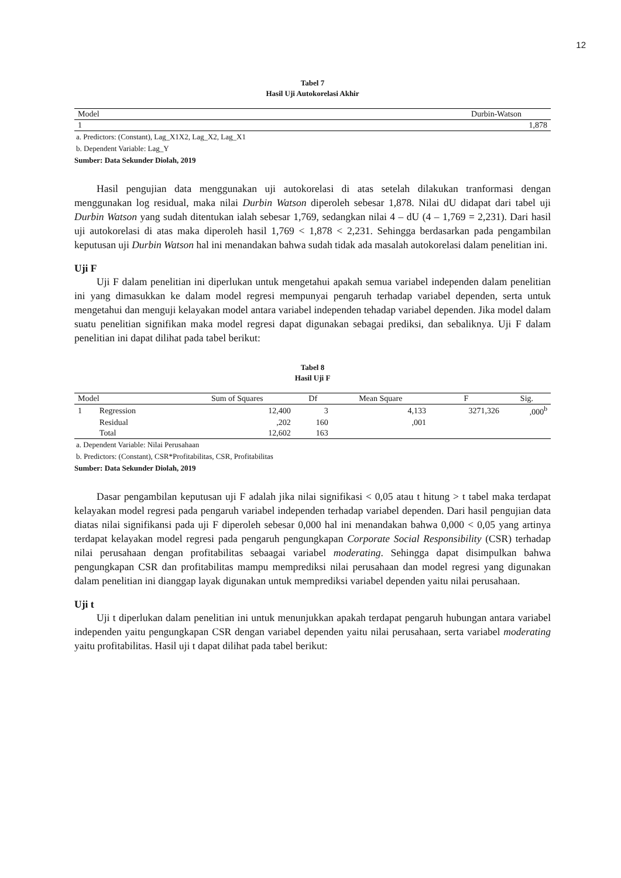12
Tabel 7
Hasil Uji Autokorelasi Akhir
| Model | Durbin-Watson |
| --- | --- |
| 1 | 1,878 |
a. Predictors: (Constant), Lag_X1X2, Lag_X2, Lag_X1
b. Dependent Variable: Lag_Y
Sumber: Data Sekunder Diolah, 2019
Hasil pengujian data menggunakan uji autokorelasi di atas setelah dilakukan tranformasi dengan menggunakan log residual, maka nilai Durbin Watson diperoleh sebesar 1,878. Nilai dU didapat dari tabel uji Durbin Watson yang sudah ditentukan ialah sebesar 1,769, sedangkan nilai 4 – dU (4 – 1,769 = 2,231). Dari hasil uji autokorelasi di atas maka diperoleh hasil 1,769 < 1,878 < 2,231. Sehingga berdasarkan pada pengambilan keputusan uji Durbin Watson hal ini menandakan bahwa sudah tidak ada masalah autokorelasi dalam penelitian ini.
Uji F
Uji F dalam penelitian ini diperlukan untuk mengetahui apakah semua variabel independen dalam penelitian ini yang dimasukkan ke dalam model regresi mempunyai pengaruh terhadap variabel dependen, serta untuk mengetahui dan menguji kelayakan model antara variabel independen tehadap variabel dependen. Jika model dalam suatu penelitian signifikan maka model regresi dapat digunakan sebagai prediksi, dan sebaliknya. Uji F dalam penelitian ini dapat dilihat pada tabel berikut:
Tabel 8
Hasil Uji F
| Model | | Sum of Squares | Df | Mean Square | F | Sig. |
| --- | --- | --- | --- | --- | --- | --- |
| 1 | Regression | 12,400 | 3 | 4,133 | 3271,326 | ,000<sup>b</sup> |
| | Residual | ,202 | 160 | ,001 | | |
| | Total | 12,602 | 163 | | | |
a. Dependent Variable: Nilai Perusahaan
b. Predictors: (Constant), CSR*Profitabilitas, CSR, Profitabilitas
Sumber: Data Sekunder Diolah, 2019
Dasar pengambilan keputusan uji F adalah jika nilai signifikasi < 0,05 atau t hitung > t tabel maka terdapat kelayakan model regresi pada pengaruh variabel independen terhadap variabel dependen. Dari hasil pengujian data diatas nilai signifikansi pada uji F diperoleh sebesar 0,000 hal ini menandakan bahwa 0,000 < 0,05 yang artinya terdapat kelayakan model regresi pada pengaruh pengungkapan Corporate Social Responsibility (CSR) terhadap nilai perusahaan dengan profitabilitas sebaagai variabel moderating. Sehingga dapat disimpulkan bahwa pengungkapan CSR dan profitabilitas mampu memprediksi nilai perusahaan dan model regresi yang digunakan dalam penelitian ini dianggap layak digunakan untuk memprediksi variabel dependen yaitu nilai perusahaan.
Uji t
Uji t diperlukan dalam penelitian ini untuk menunjukkan apakah terdapat pengaruh hubungan antara variabel independen yaitu pengungkapan CSR dengan variabel dependen yaitu nilai perusahaan, serta variabel moderating yaitu profitabilitas. Hasil uji t dapat dilihat pada tabel berikut: